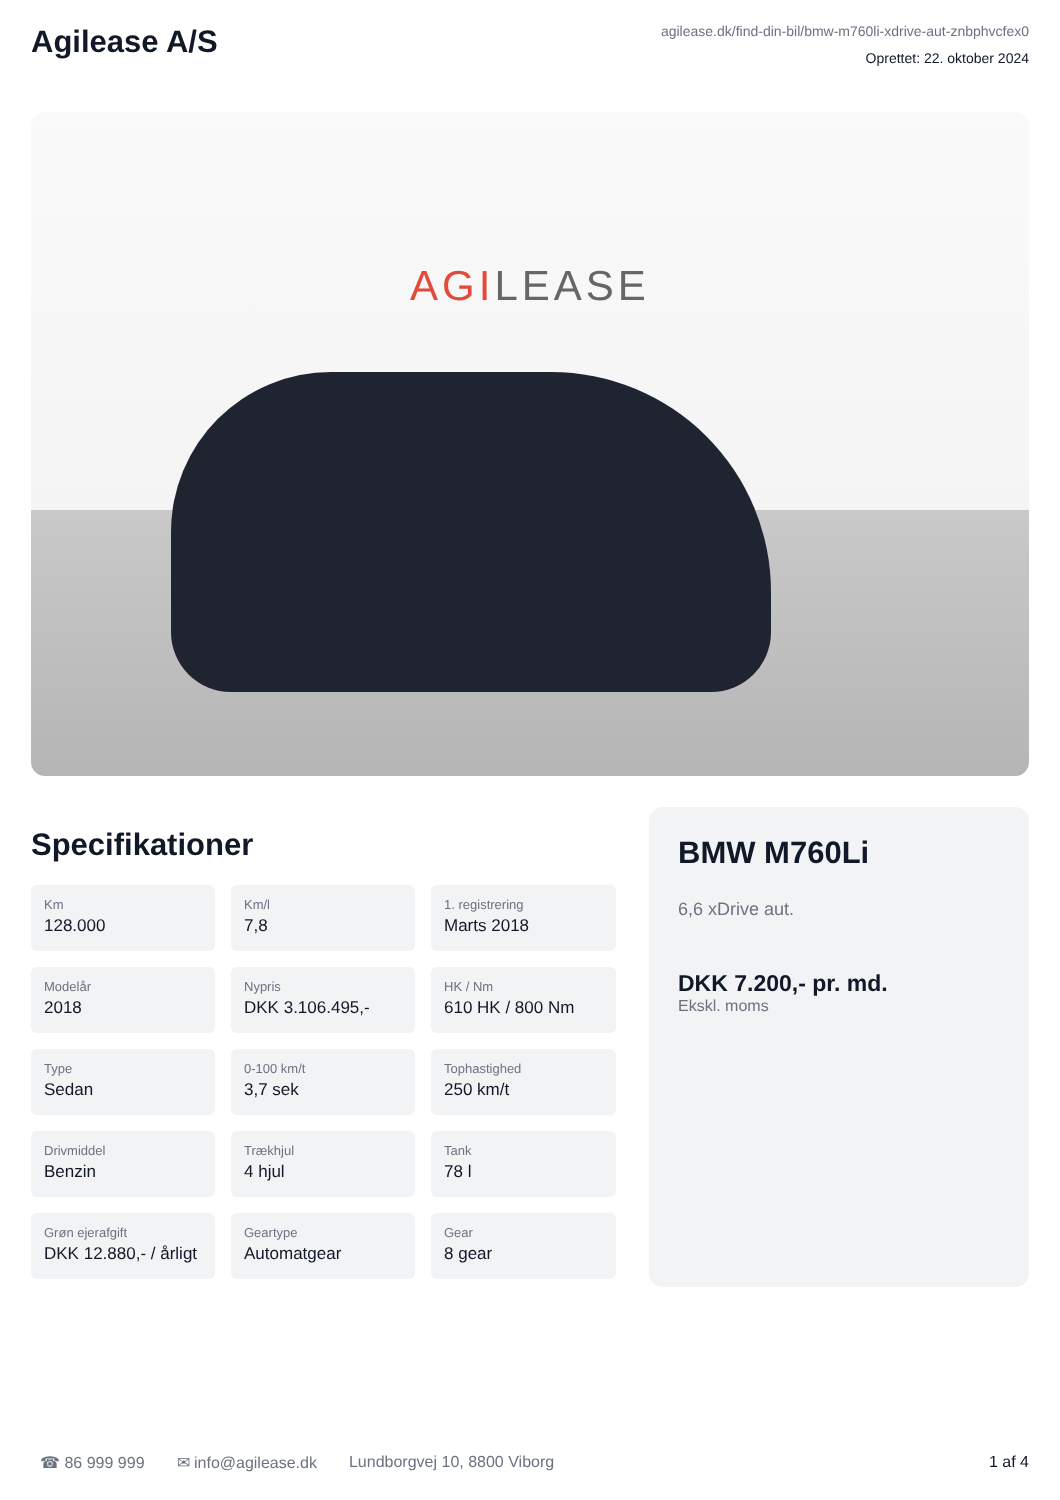Agilease A/S
agilease.dk/find-din-bil/bmw-m760li-xdrive-aut-znbphvcfex0
Oprettet: 22. oktober 2024
AGILEASE
Specifikationer
Km
128.000
Km/l
7,8
1. registrering
Marts 2018
Modelår
2018
Nypris
DKK 3.106.495,-
HK / Nm
610 HK / 800 Nm
Type
Sedan
0-100 km/t
3,7 sek
Tophastighed
250 km/t
Drivmiddel
Benzin
Trækhjul
4 hjul
Tank
78 l
Grøn ejerafgift
DKK 12.880,- / årligt
Geartype
Automatgear
Gear
8 gear
BMW M760Li
6,6 xDrive aut.
DKK 7.200,- pr. md.
Ekskl. moms
☎ 86 999 999 ✉ info@agilease.dk Lundborgvej 10, 8800 Viborg 1 af 4